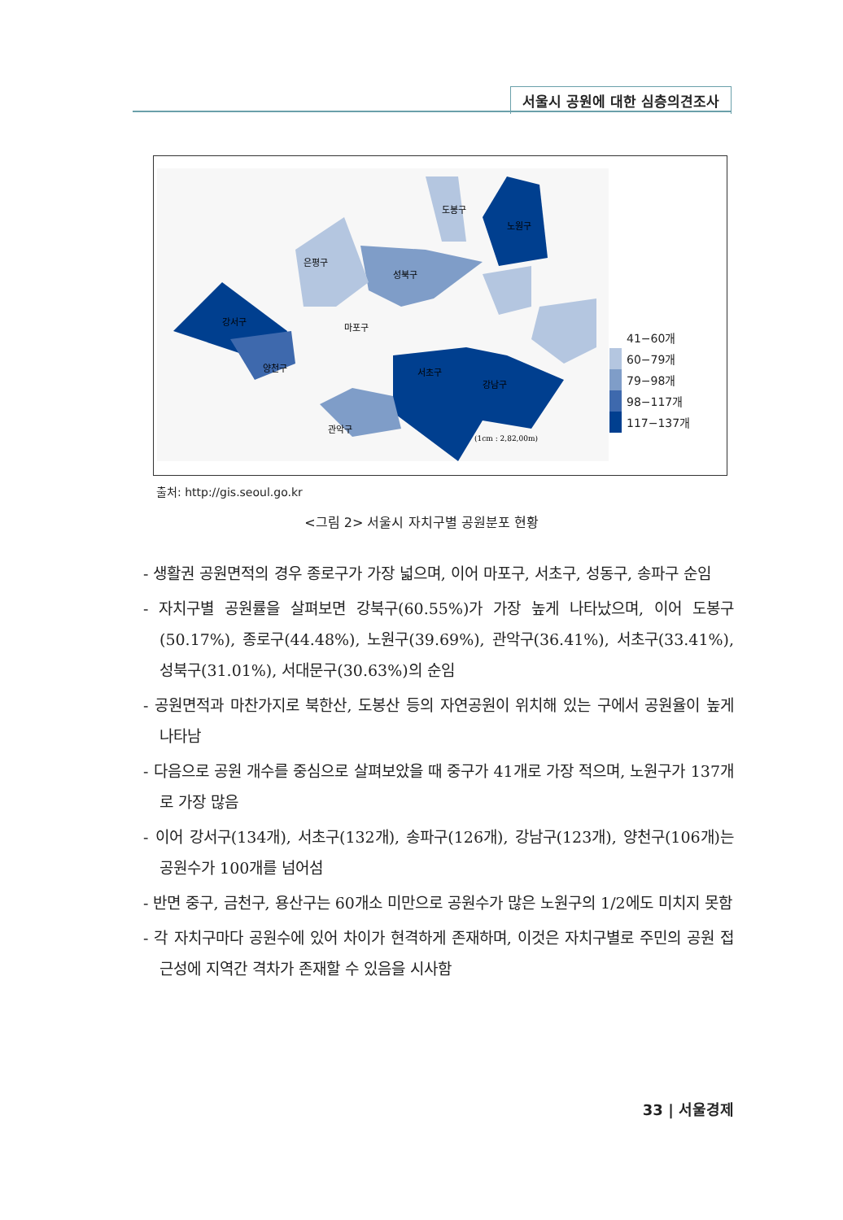서울시 공원에 대한 심층의견조사
강서구
노원구
강남구
서초구
성북구
양천구
관악구
은평구
도봉구
마포구
(1cm : 2,82,00m)
41−60개
60−79개
79−98개
98−117개
117−137개
출처: http://gis.seoul.go.kr
<그림 2> 서울시 자치구별 공원분포 현황
- 생활권 공원면적의 경우 종로구가 가장 넓으며, 이어 마포구, 서초구, 성동구, 송파구 순임
- 자치구별 공원률을 살펴보면 강북구(60.55%)가 가장 높게 나타났으며, 이어 도봉구(50.17%), 종로구(44.48%), 노원구(39.69%), 관악구(36.41%), 서초구(33.41%), 성북구(31.01%), 서대문구(30.63%)의 순임
- 공원면적과 마찬가지로 북한산, 도봉산 등의 자연공원이 위치해 있는 구에서 공원율이 높게 나타남
- 다음으로 공원 개수를 중심으로 살펴보았을 때 중구가 41개로 가장 적으며, 노원구가 137개로 가장 많음
- 이어 강서구(134개), 서초구(132개), 송파구(126개), 강남구(123개), 양천구(106개)는 공원수가 100개를 넘어섬
- 반면 중구, 금천구, 용산구는 60개소 미만으로 공원수가 많은 노원구의 1/2에도 미치지 못함
- 각 자치구마다 공원수에 있어 차이가 현격하게 존재하며, 이것은 자치구별로 주민의 공원 접근성에 지역간 격차가 존재할 수 있음을 시사함
33 | 서울경제